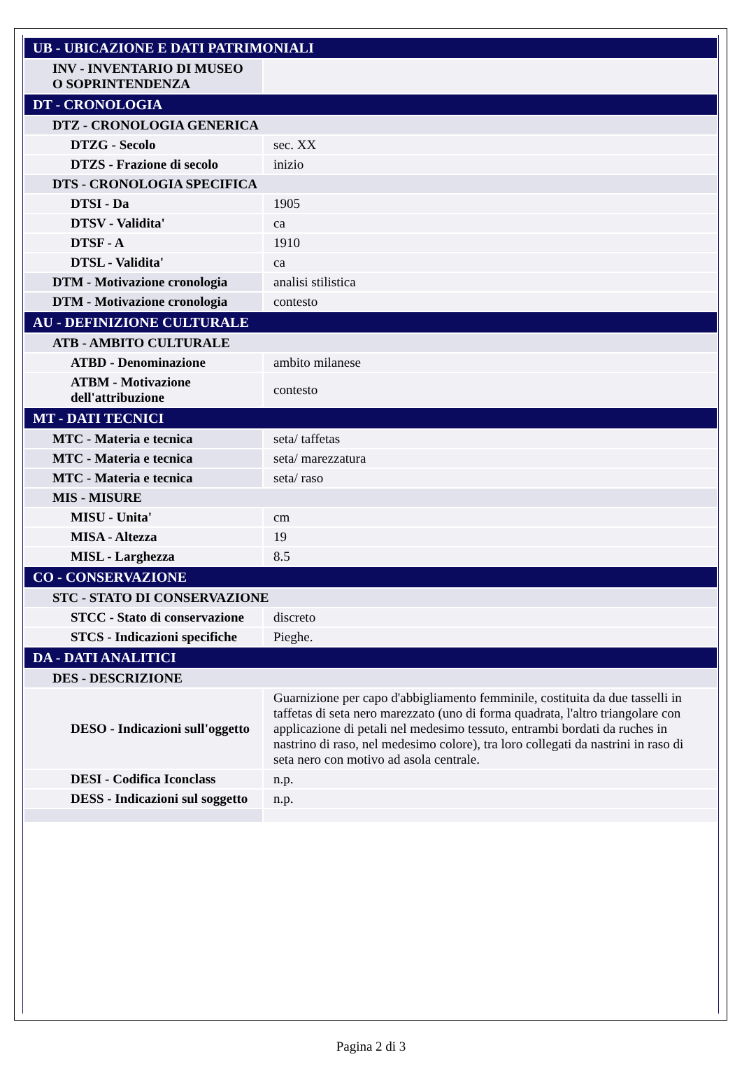| UB - UBICAZIONE E DATI PATRIMONIALI | |
| INV - INVENTARIO DI MUSEO O SOPRINTENDENZA | |
| DT - CRONOLOGIA | |
| DTZ - CRONOLOGIA GENERICA | |
| DTZG - Secolo | sec. XX |
| DTZS - Frazione di secolo | inizio |
| DTS - CRONOLOGIA SPECIFICA | |
| DTSI - Da | 1905 |
| DTSV - Validita' | ca |
| DTSF - A | 1910 |
| DTSL - Validita' | ca |
| DTM - Motivazione cronologia | analisi stilistica |
| DTM - Motivazione cronologia | contesto |
| AU - DEFINIZIONE CULTURALE | |
| ATB - AMBITO CULTURALE | |
| ATBD - Denominazione | ambito milanese |
| ATBM - Motivazione dell'attribuzione | contesto |
| MT - DATI TECNICI | |
| MTC - Materia e tecnica | seta/ taffetas |
| MTC - Materia e tecnica | seta/ marezzatura |
| MTC - Materia e tecnica | seta/ raso |
| MIS - MISURE | |
| MISU - Unita' | cm |
| MISA - Altezza | 19 |
| MISL - Larghezza | 8.5 |
| CO - CONSERVAZIONE | |
| STC - STATO DI CONSERVAZIONE | |
| STCC - Stato di conservazione | discreto |
| STCS - Indicazioni specifiche | Pieghe. |
| DA - DATI ANALITICI | |
| DES - DESCRIZIONE | |
| DESO - Indicazioni sull'oggetto | Guarnizione per capo d'abbigliamento femminile, costituita da due tasselli in taffetas di seta nero marezzato (uno di forma quadrata, l'altro triangolare con applicazione di petali nel medesimo tessuto, entrambi bordati da ruches in nastrino di raso, nel medesimo colore), tra loro collegati da nastrini in raso di seta nero con motivo ad asola centrale. |
| DESI - Codifica Iconclass | n.p. |
| DESS - Indicazioni sul soggetto | n.p. |
Pagina 2 di 3